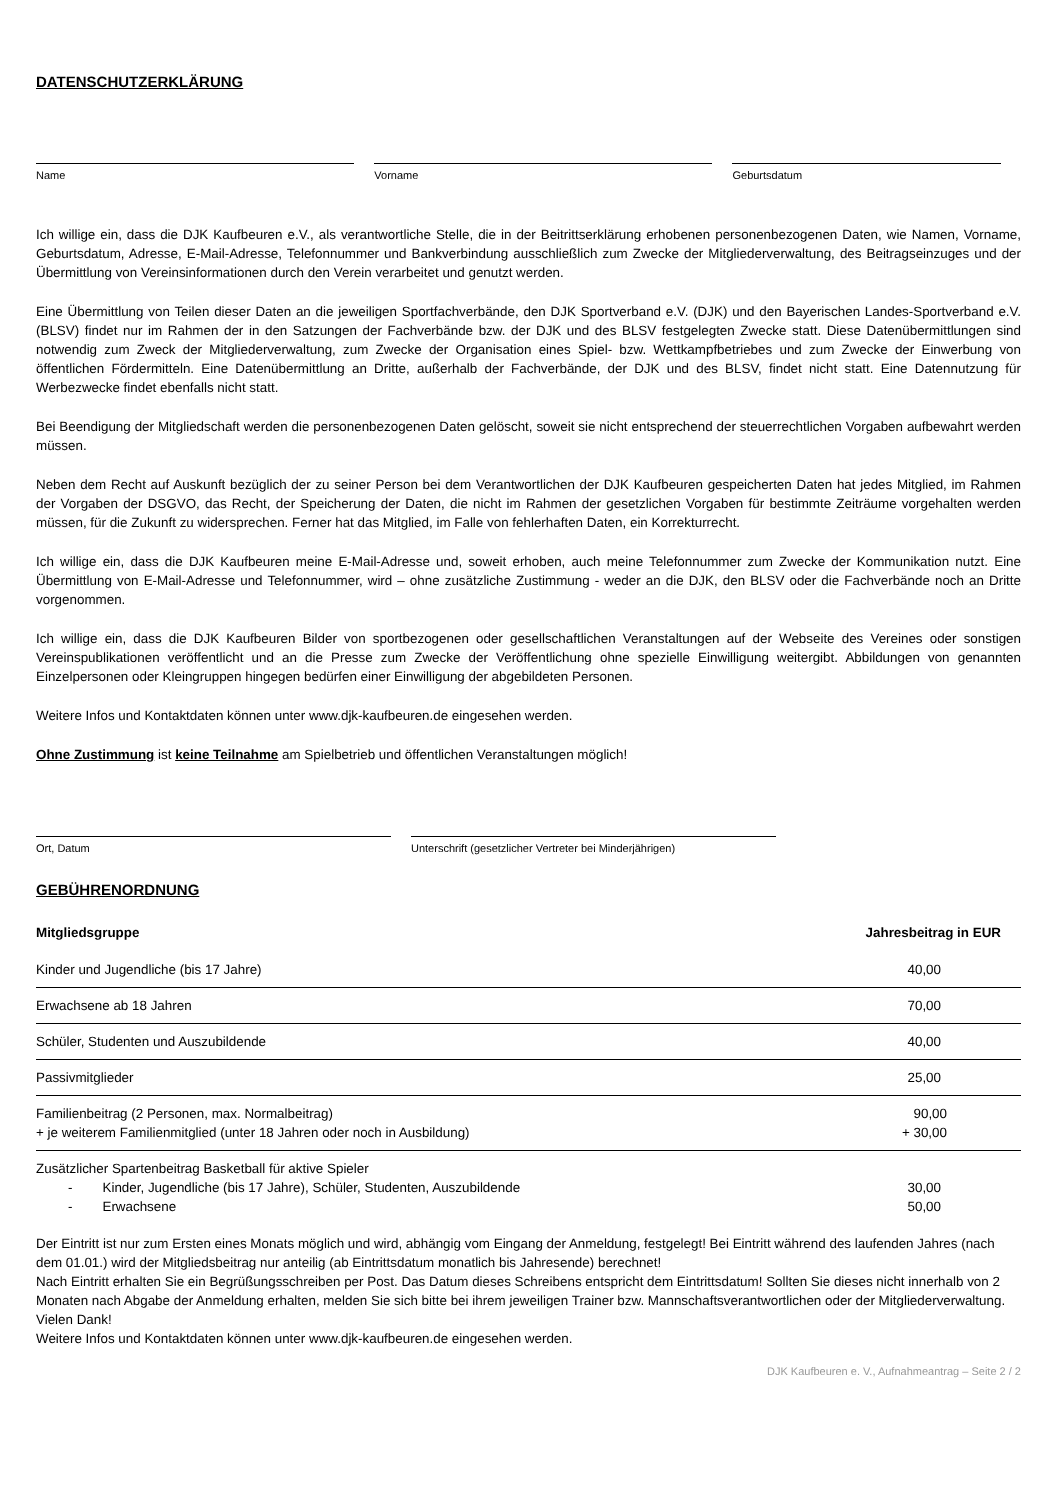DATENSCHUTZERKLÄRUNG
Name Vorname Geburtsdatum
Ich willige ein, dass die DJK Kaufbeuren e.V., als verantwortliche Stelle, die in der Beitrittserklärung erhobenen personenbezogenen Daten, wie Namen, Vorname, Geburtsdatum, Adresse, E-Mail-Adresse, Telefonnummer und Bankverbindung ausschließlich zum Zwecke der Mitgliederverwaltung, des Beitragseinzuges und der Übermittlung von Vereinsinformationen durch den Verein verarbeitet und genutzt werden.
Eine Übermittlung von Teilen dieser Daten an die jeweiligen Sportfachverbände, den DJK Sportverband e.V. (DJK) und den Bayerischen Landes-Sportverband e.V. (BLSV) findet nur im Rahmen der in den Satzungen der Fachverbände bzw. der DJK und des BLSV festgelegten Zwecke statt. Diese Datenübermittlungen sind notwendig zum Zweck der Mitgliederverwaltung, zum Zwecke der Organisation eines Spiel- bzw. Wettkampfbetriebes und zum Zwecke der Einwerbung von öffentlichen Fördermitteln. Eine Datenübermittlung an Dritte, außerhalb der Fachverbände, der DJK und des BLSV, findet nicht statt. Eine Datennutzung für Werbezwecke findet ebenfalls nicht statt.
Bei Beendigung der Mitgliedschaft werden die personenbezogenen Daten gelöscht, soweit sie nicht entsprechend der steuerrechtlichen Vorgaben aufbewahrt werden müssen.
Neben dem Recht auf Auskunft bezüglich der zu seiner Person bei dem Verantwortlichen der DJK Kaufbeuren gespeicherten Daten hat jedes Mitglied, im Rahmen der Vorgaben der DSGVO, das Recht, der Speicherung der Daten, die nicht im Rahmen der gesetzlichen Vorgaben für bestimmte Zeiträume vorgehalten werden müssen, für die Zukunft zu widersprechen. Ferner hat das Mitglied, im Falle von fehlerhaften Daten, ein Korrekturrecht.
Ich willige ein, dass die DJK Kaufbeuren meine E-Mail-Adresse und, soweit erhoben, auch meine Telefonnummer zum Zwecke der Kommunikation nutzt. Eine Übermittlung von E-Mail-Adresse und Telefonnummer, wird – ohne zusätzliche Zustimmung - weder an die DJK, den BLSV oder die Fachverbände noch an Dritte vorgenommen.
Ich willige ein, dass die DJK Kaufbeuren Bilder von sportbezogenen oder gesellschaftlichen Veranstaltungen auf der Webseite des Vereines oder sonstigen Vereinspublikationen veröffentlicht und an die Presse zum Zwecke der Veröffentlichung ohne spezielle Einwilligung weitergibt. Abbildungen von genannten Einzelpersonen oder Kleingruppen hingegen bedürfen einer Einwilligung der abgebildeten Personen.
Weitere Infos und Kontaktdaten können unter www.djk-kaufbeuren.de eingesehen werden.
Ohne Zustimmung ist keine Teilnahme am Spielbetrieb und öffentlichen Veranstaltungen möglich!
Ort, Datum Unterschrift (gesetzlicher Vertreter bei Minderjährigen)
GEBÜHRENORDNUNG
| Mitgliedsgruppe | Jahresbeitrag in EUR |
| --- | --- |
| Kinder und Jugendliche (bis 17 Jahre) | 40,00 |
| Erwachsene ab 18 Jahren | 70,00 |
| Schüler, Studenten und Auszubildende | 40,00 |
| Passivmitglieder | 25,00 |
| Familienbeitrag (2 Personen, max. Normalbeitrag) + je weiterem Familienmitglied (unter 18 Jahren oder noch in Ausbildung) | 90,00 + 30,00 |
| Zusätzlicher Spartenbeitrag Basketball für aktive Spieler - Kinder, Jugendliche (bis 17 Jahre), Schüler, Studenten, Auszubildende - Erwachsene | 30,00 50,00 |
Der Eintritt ist nur zum Ersten eines Monats möglich und wird, abhängig vom Eingang der Anmeldung, festgelegt! Bei Eintritt während des laufenden Jahres (nach dem 01.01.) wird der Mitgliedsbeitrag nur anteilig (ab Eintrittsdatum monatlich bis Jahresende) berechnet!
Nach Eintritt erhalten Sie ein Begrüßungsschreiben per Post. Das Datum dieses Schreibens entspricht dem Eintrittsdatum! Sollten Sie dieses nicht innerhalb von 2 Monaten nach Abgabe der Anmeldung erhalten, melden Sie sich bitte bei ihrem jeweiligen Trainer bzw. Mannschaftsverantwortlichen oder der Mitgliederverwaltung. Vielen Dank!
Weitere Infos und Kontaktdaten können unter www.djk-kaufbeuren.de eingesehen werden.
DJK Kaufbeuren e. V., Aufnahmeantrag – Seite 2 / 2